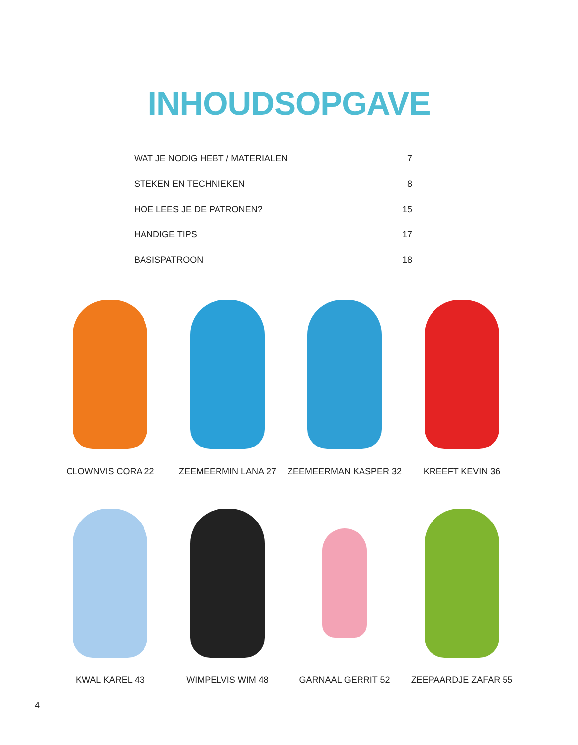INHOUDSOPGAVE
WAT JE NODIG HEBT / MATERIALEN 7
STEKEN EN TECHNIEKEN 8
HOE LEES JE DE PATRONEN? 15
HANDIGE TIPS 17
BASISPATROON 18
CLOWNVIS CORA 22
ZEEMEERMIN LANA 27
ZEEMEERMAN KASPER 32
KREEFT KEVIN 36
KWAL KAREL 43
WIMPELVIS WIM 48
GARNAAL GERRIT 52
ZEEPAARDJE ZAFAR 55
4